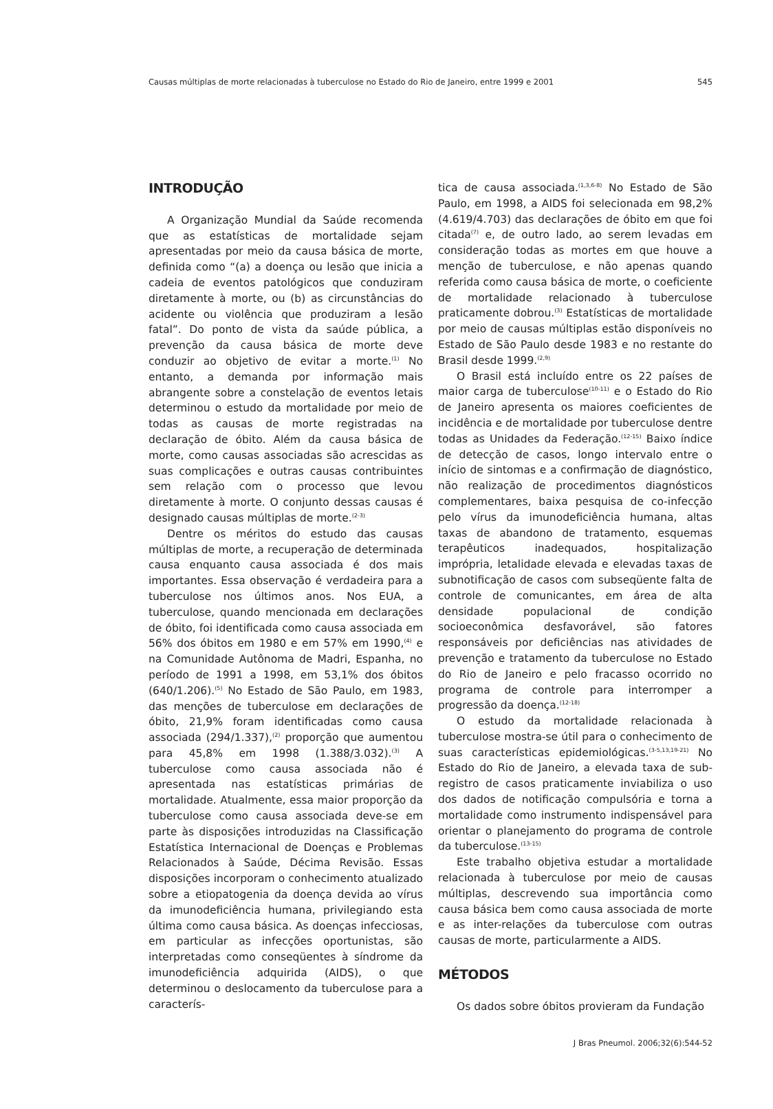Causas múltiplas de morte relacionadas à tuberculose no Estado do Rio de Janeiro, entre 1999 e 2001 545
INTRODUÇÃO
A Organização Mundial da Saúde recomenda que as estatísticas de mortalidade sejam apresentadas por meio da causa básica de morte, definida como “(a) a doença ou lesão que inicia a cadeia de eventos patológicos que conduziram diretamente à morte, ou (b) as circunstâncias do acidente ou violência que produziram a lesão fatal”. Do ponto de vista da saúde pública, a prevenção da causa básica de morte deve conduzir ao objetivo de evitar a morte.<sup>(1)</sup> No entanto, a demanda por informação mais abrangente sobre a constelação de eventos letais determinou o estudo da mortalidade por meio de todas as causas de morte registradas na declaração de óbito. Além da causa básica de morte, como causas associadas são acrescidas as suas complicações e outras causas contribuintes sem relação com o processo que levou diretamente à morte. O conjunto dessas causas é designado causas múltiplas de morte.<sup>(2-3)</sup>
Dentre os méritos do estudo das causas múltiplas de morte, a recuperação de determinada causa enquanto causa associada é dos mais importantes. Essa observação é verdadeira para a tuberculose nos últimos anos. Nos EUA, a tuberculose, quando mencionada em declarações de óbito, foi identificada como causa associada em 56% dos óbitos em 1980 e em 57% em 1990,<sup>(4)</sup> e na Comunidade Autônoma de Madri, Espanha, no período de 1991 a 1998, em 53,1% dos óbitos (640/1.206).<sup>(5)</sup> No Estado de São Paulo, em 1983, das menções de tuberculose em declarações de óbito, 21,9% foram identificadas como causa associada (294/1.337),<sup>(2)</sup> proporção que aumentou para 45,8% em 1998 (1.388/3.032).<sup>(3)</sup> A tuberculose como causa associada não é apresentada nas estatísticas primárias de mortalidade. Atualmente, essa maior proporção da tuberculose como causa associada deve-se em parte às disposições introduzidas na Classificação Estatística Internacional de Doenças e Problemas Relacionados à Saúde, Décima Revisão. Essas disposições incorporam o conhecimento atualizado sobre a etiopatogenia da doença devida ao vírus da imunodeficiência humana, privilegiando esta última como causa básica. As doenças infecciosas, em particular as infecções oportunistas, são interpretadas como conseqüentes à síndrome da imunodeficiência adquirida (AIDS), o que determinou o deslocamento da tuberculose para a caracterís-
tica de causa associada.<sup>(1,3,6-8)</sup> No Estado de São Paulo, em 1998, a AIDS foi selecionada em 98,2% (4.619/4.703) das declarações de óbito em que foi citada<sup>(7)</sup> e, de outro lado, ao serem levadas em consideração todas as mortes em que houve a menção de tuberculose, e não apenas quando referida como causa básica de morte, o coeficiente de mortalidade relacionado à tuberculose praticamente dobrou.<sup>(3)</sup> Estatísticas de mortalidade por meio de causas múltiplas estão disponíveis no Estado de São Paulo desde 1983 e no restante do Brasil desde 1999.<sup>(2,9)</sup>
O Brasil está incluído entre os 22 países de maior carga de tuberculose<sup>(10-11)</sup> e o Estado do Rio de Janeiro apresenta os maiores coeficientes de incidência e de mortalidade por tuberculose dentre todas as Unidades da Federação.<sup>(12-15)</sup> Baixo índice de detecção de casos, longo intervalo entre o início de sintomas e a confirmação de diagnóstico, não realização de procedimentos diagnósticos complementares, baixa pesquisa de co-infecção pelo vírus da imunodeficiência humana, altas taxas de abandono de tratamento, esquemas terapêuticos inadequados, hospitalização imprópria, letalidade elevada e elevadas taxas de subnotificação de casos com subseqüente falta de controle de comunicantes, em área de alta densidade populacional de condição socioeconômica desfavorável, são fatores responsáveis por deficiências nas atividades de prevenção e tratamento da tuberculose no Estado do Rio de Janeiro e pelo fracasso ocorrido no programa de controle para interromper a progressão da doença.<sup>(12-18)</sup>
O estudo da mortalidade relacionada à tuberculose mostra-se útil para o conhecimento de suas características epidemiológicas.<sup>(3-5,13,19-21)</sup> No Estado do Rio de Janeiro, a elevada taxa de sub-registro de casos praticamente inviabiliza o uso dos dados de notificação compulsória e torna a mortalidade como instrumento indispensável para orientar o planejamento do programa de controle da tuberculose.<sup>(13-15)</sup>
Este trabalho objetiva estudar a mortalidade relacionada à tuberculose por meio de causas múltiplas, descrevendo sua importância como causa básica bem como causa associada de morte e as inter-relações da tuberculose com outras causas de morte, particularmente a AIDS.
MÉTODOS
Os dados sobre óbitos provieram da Fundação
J Bras Pneumol. 2006;32(6):544-52